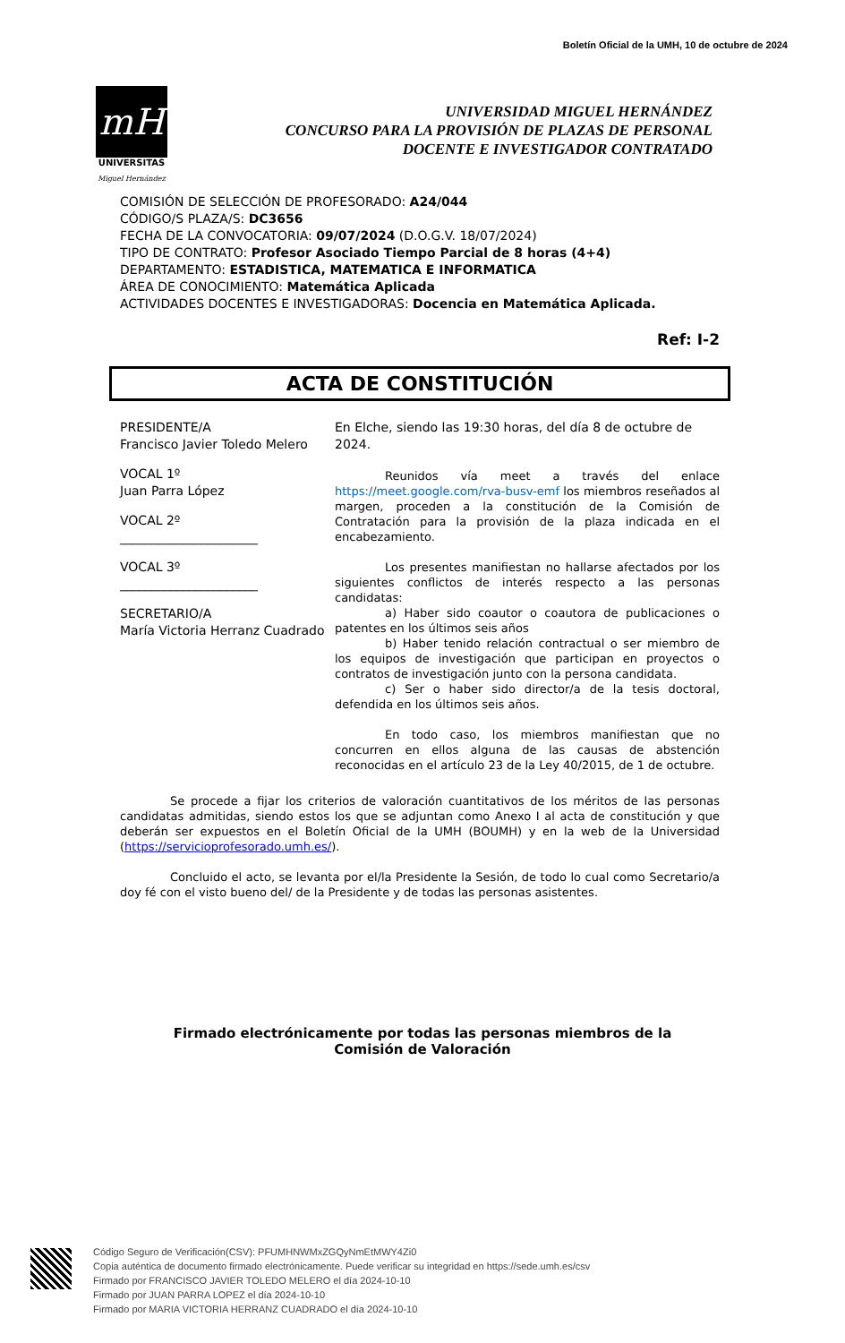Boletín Oficial de la UMH, 10 de octubre de 2024
mH
UNIVERSITAS
Miguel Hernández
UNIVERSIDAD MIGUEL HERNÁNDEZ
CONCURSO PARA LA PROVISIÓN DE PLAZAS DE PERSONAL
DOCENTE E INVESTIGADOR CONTRATADO
COMISIÓN DE SELECCIÓN DE PROFESORADO: A24/044
CÓDIGO/S PLAZA/S: DC3656
FECHA DE LA CONVOCATORIA: 09/07/2024 (D.O.G.V. 18/07/2024)
TIPO DE CONTRATO: Profesor Asociado Tiempo Parcial de 8 horas (4+4)
DEPARTAMENTO: ESTADISTICA, MATEMATICA E INFORMATICA
ÁREA DE CONOCIMIENTO: Matemática Aplicada
ACTIVIDADES DOCENTES E INVESTIGADORAS: Docencia en Matemática Aplicada.
Ref: I-2
ACTA DE CONSTITUCIÓN
PRESIDENTE/A
Francisco Javier Toledo Melero
VOCAL 1º
Juan Parra López
VOCAL 2º
______________________
VOCAL 3º
______________________
SECRETARIO/A
María Victoria Herranz Cuadrado
En Elche, siendo las 19:30 horas, del día 8 de octubre de 2024.
Reunidos vía meet a través del enlace https://meet.google.com/rva-busv-emf los miembros reseñados al margen, proceden a la constitución de la Comisión de Contratación para la provisión de la plaza indicada en el encabezamiento.
Los presentes manifiestan no hallarse afectados por los siguientes conflictos de interés respecto a las personas candidatas:
a) Haber sido coautor o coautora de publicaciones o patentes en los últimos seis años
b) Haber tenido relación contractual o ser miembro de los equipos de investigación que participan en proyectos o contratos de investigación junto con la persona candidata.
c) Ser o haber sido director/a de la tesis doctoral, defendida en los últimos seis años.
En todo caso, los miembros manifiestan que no concurren en ellos alguna de las causas de abstención reconocidas en el artículo 23 de la Ley 40/2015, de 1 de octubre.
Se procede a fijar los criterios de valoración cuantitativos de los méritos de las personas candidatas admitidas, siendo estos los que se adjuntan como Anexo I al acta de constitución y que deberán ser expuestos en el Boletín Oficial de la UMH (BOUMH) y en la web de la Universidad (https://servicioprofesorado.umh.es/).
Concluido el acto, se levanta por el/la Presidente la Sesión, de todo lo cual como Secretario/a doy fé con el visto bueno del/ de la Presidente y de todas las personas asistentes.
Firmado electrónicamente por todas las personas miembros de la Comisión de Valoración
Código Seguro de Verificación(CSV): PFUMHNWMxZGQyNmEtMWY4Zi0
Copia auténtica de documento firmado electrónicamente. Puede verificar su integridad en https://sede.umh.es/csv
Firmado por FRANCISCO JAVIER TOLEDO MELERO el día 2024-10-10
Firmado por JUAN PARRA LOPEZ el día 2024-10-10
Firmado por MARIA VICTORIA HERRANZ CUADRADO el día 2024-10-10